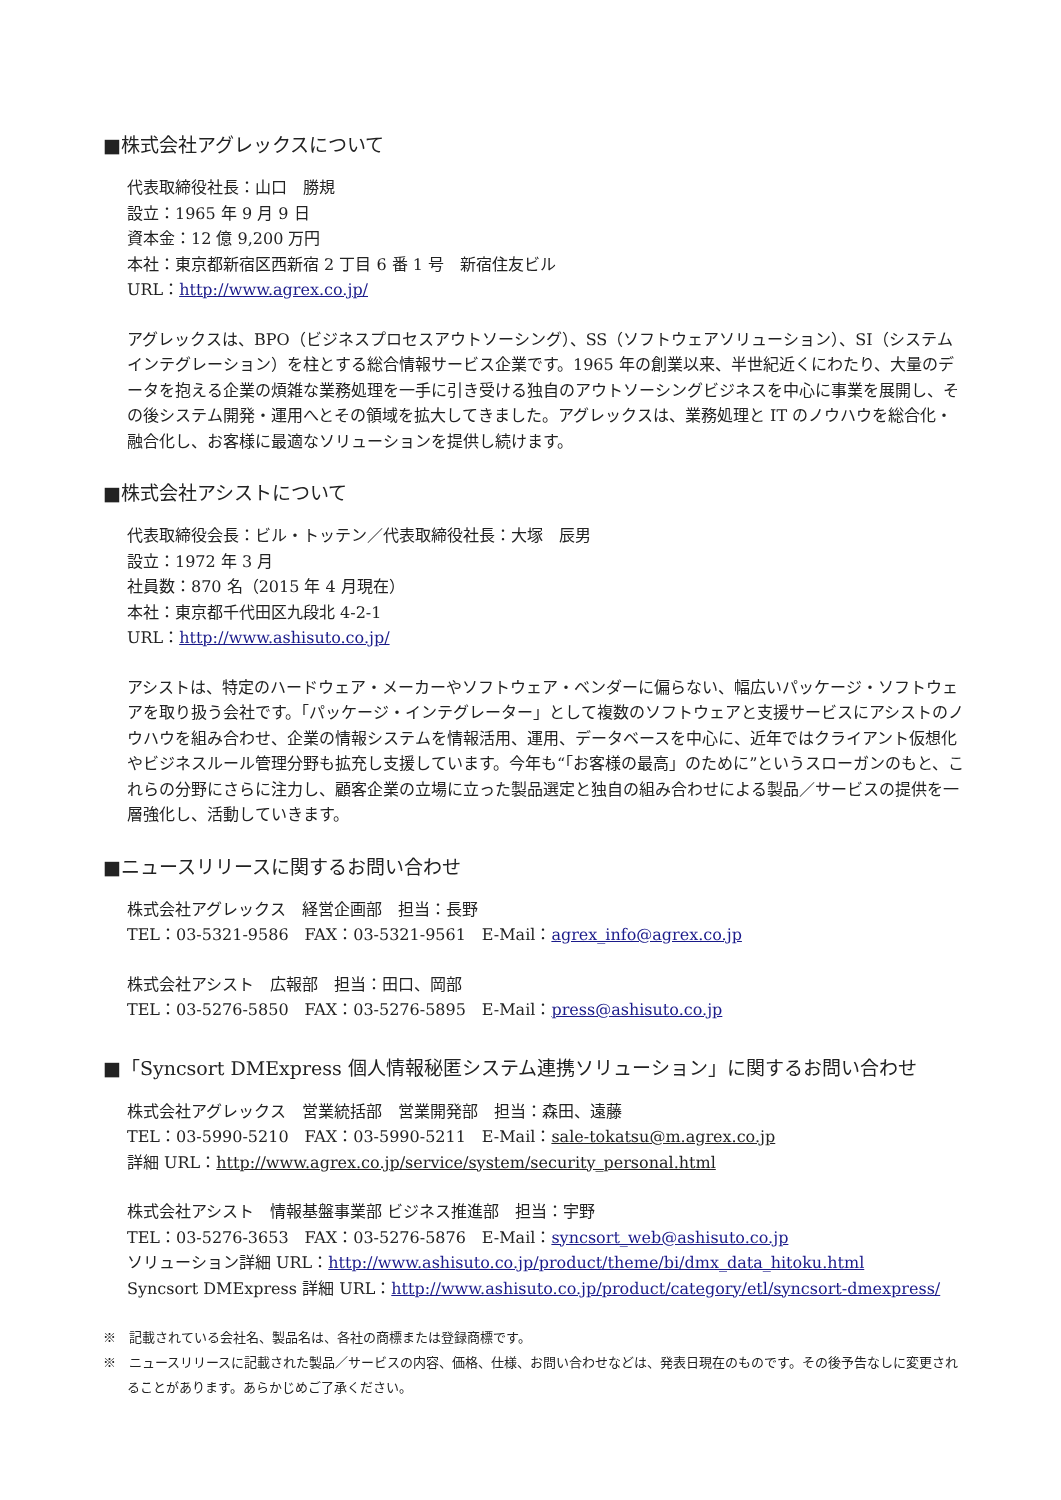■株式会社アグレックスについて
代表取締役社長：山口　勝規
設立：1965 年 9 月 9 日
資本金：12 億 9,200 万円
本社：東京都新宿区西新宿 2 丁目 6 番 1 号　新宿住友ビル
URL：http://www.agrex.co.jp/
アグレックスは、BPO（ビジネスプロセスアウトソーシング）、SS（ソフトウェアソリューション）、SI（システムインテグレーション）を柱とする総合情報サービス企業です。1965 年の創業以来、半世紀近くにわたり、大量のデータを抱える企業の煩雑な業務処理を一手に引き受ける独自のアウトソーシングビジネスを中心に事業を展開し、その後システム開発・運用へとその領域を拡大してきました。アグレックスは、業務処理と IT のノウハウを総合化・融合化し、お客様に最適なソリューションを提供し続けます。
■株式会社アシストについて
代表取締役会長：ビル・トッテン／代表取締役社長：大塚　辰男
設立：1972 年 3 月
社員数：870 名（2015 年 4 月現在）
本社：東京都千代田区九段北 4-2-1
URL：http://www.ashisuto.co.jp/
アシストは、特定のハードウェア・メーカーやソフトウェア・ベンダーに偏らない、幅広いパッケージ・ソフトウェアを取り扱う会社です。「パッケージ・インテグレーター」として複数のソフトウェアと支援サービスにアシストのノウハウを組み合わせ、企業の情報システムを情報活用、運用、データベースを中心に、近年ではクライアント仮想化やビジネスルール管理分野も拡充し支援しています。今年も“「お客様の最高」のために”というスローガンのもと、これらの分野にさらに注力し、顧客企業の立場に立った製品選定と独自の組み合わせによる製品／サービスの提供を一層強化し、活動していきます。
■ニュースリリースに関するお問い合わせ
株式会社アグレックス　経営企画部　担当：長野
TEL：03-5321-9586　FAX：03-5321-9561　E-Mail：agrex_info@agrex.co.jp
株式会社アシスト　広報部　担当：田口、岡部
TEL：03-5276-5850　FAX：03-5276-5895　E-Mail：press@ashisuto.co.jp
■「Syncsort DMExpress 個人情報秘匿システム連携ソリューション」に関するお問い合わせ
株式会社アグレックス　営業統括部　営業開発部　担当：森田、遠藤
TEL：03-5990-5210　FAX：03-5990-5211　E-Mail：sale-tokatsu@m.agrex.co.jp
詳細 URL：http://www.agrex.co.jp/service/system/security_personal.html
株式会社アシスト　情報基盤事業部 ビジネス推進部　担当：宇野
TEL：03-5276-3653　FAX：03-5276-5876　E-Mail：syncsort_web@ashisuto.co.jp
ソリューション詳細 URL：http://www.ashisuto.co.jp/product/theme/bi/dmx_data_hitoku.html
Syncsort DMExpress 詳細 URL：http://www.ashisuto.co.jp/product/category/etl/syncsort-dmexpress/
※　記載されている会社名、製品名は、各社の商標または登録商標です。
※　ニュースリリースに記載された製品／サービスの内容、価格、仕様、お問い合わせなどは、発表日現在のものです。その後予告なしに変更されることがあります。あらかじめご了承ください。